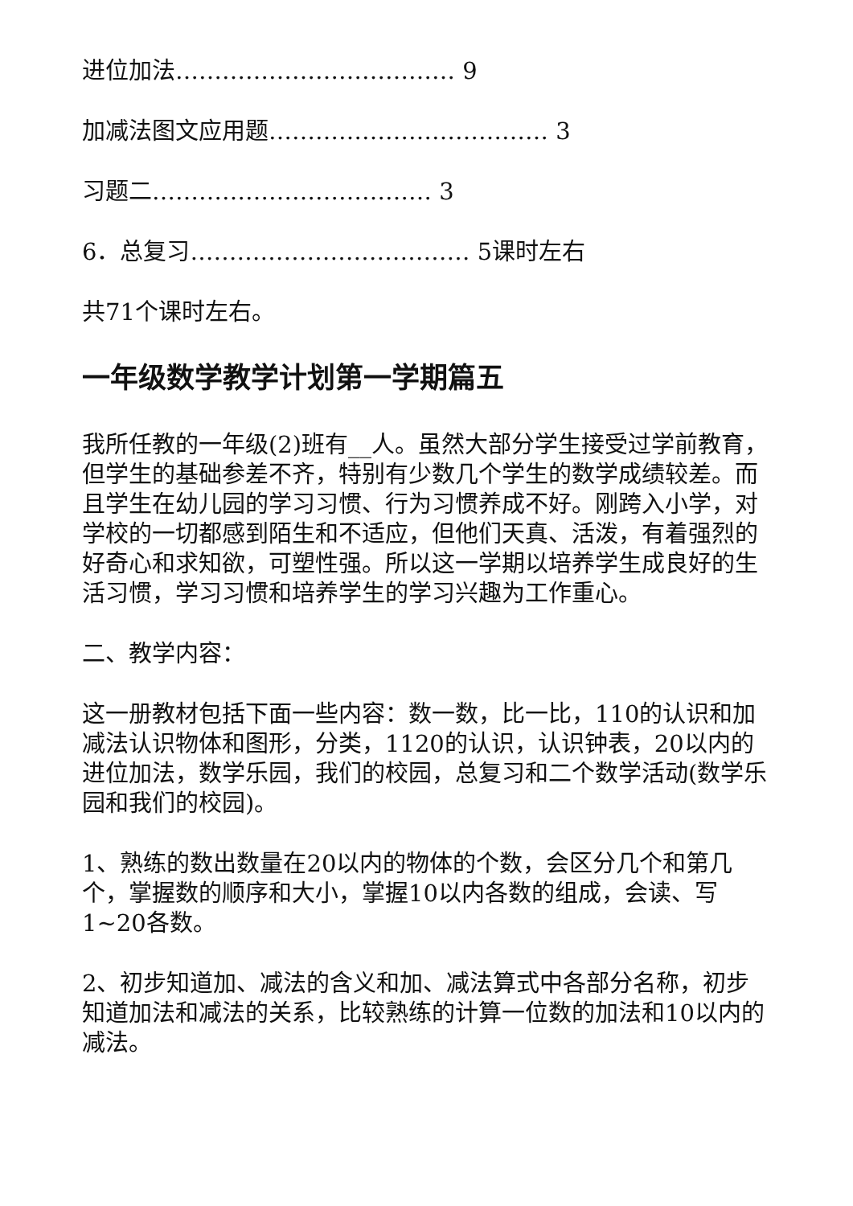进位加法……………………………… 9
加减法图文应用题……………………………… 3
习题二……………………………… 3
6．总复习……………………………… 5课时左右
共71个课时左右。
一年级数学教学计划第一学期篇五
我所任教的一年级(2)班有__人。虽然大部分学生接受过学前教育，但学生的基础参差不齐，特别有少数几个学生的数学成绩较差。而且学生在幼儿园的学习习惯、行为习惯养成不好。刚跨入小学，对学校的一切都感到陌生和不适应，但他们天真、活泼，有着强烈的好奇心和求知欲，可塑性强。所以这一学期以培养学生成良好的生活习惯，学习习惯和培养学生的学习兴趣为工作重心。
二、教学内容：
这一册教材包括下面一些内容：数一数，比一比，110的认识和加减法认识物体和图形，分类，1120的认识，认识钟表，20以内的进位加法，数学乐园，我们的校园，总复习和二个数学活动(数学乐园和我们的校园)。
1、熟练的数出数量在20以内的物体的个数，会区分几个和第几个，掌握数的顺序和大小，掌握10以内各数的组成，会读、写1~20各数。
2、初步知道加、减法的含义和加、减法算式中各部分名称，初步知道加法和减法的关系，比较熟练的计算一位数的加法和10以内的减法。